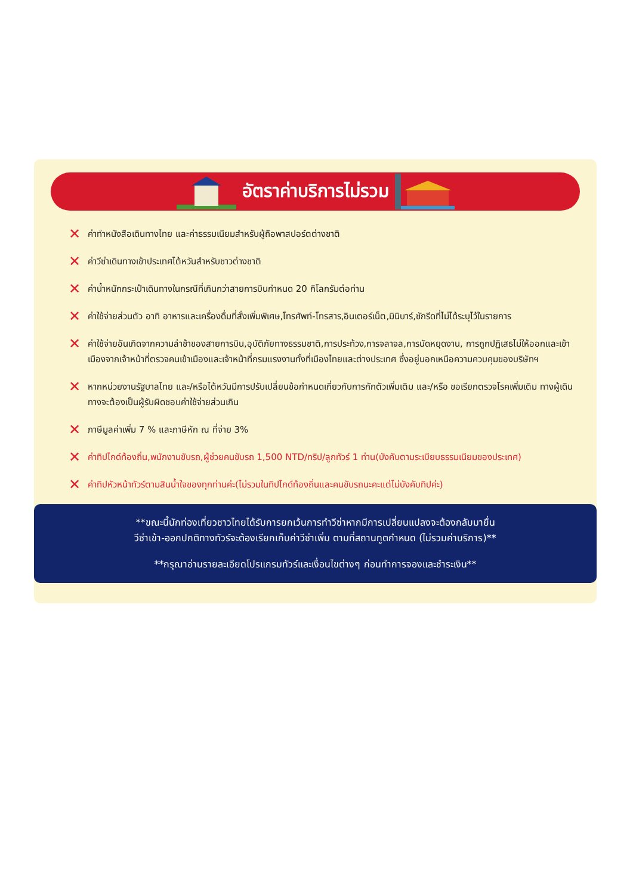อัตราค่าบริการไม่รวม
✕ ค่าทำหนังสือเดินทางไทย และค่าธรรมเนียมสำหรับผู้ถือพาสปอร์ตต่างชาติ
✕ ค่าวีซ่าเดินทางเข้าประเทศไต้หวันสำหรับชาวต่างชาติ
✕ ค่าน้ำหนักกระเป๋าเดินทางในกรณีที่เกินกว่าสายการบินกำหนด 20 กิโลกรัมต่อท่าน
✕ ค่าใช้จ่ายส่วนตัว อาทิ อาหารและเครื่องดื่มที่สั่งเพิ่มพิเศษ,โทรศัพท์-โทรสาร,อินเตอร์เน็ต,มินิบาร์,ซักรีดที่ไม่ได้ระบุไว้ในรายการ
✕ ค่าใช้จ่ายอันเกิดจากความล่าช้าของสายการบิน,อุบัติภัยทางธรรมชาติ,การประท้วง,การจลาจล,การนัดหยุดงาน, การถูกปฏิเสธไม่ให้ออกและเข้าเมืองจากเจ้าหน้าที่ตรวจคนเข้าเมืองและเจ้าหน้าที่กรมแรงงานทั้งที่เมืองไทยและต่างประเทศ ซึ่งอยู่นอกเหนือความควบคุมของบริษัทฯ
✕ หากหน่วยงานรัฐบาลไทย และ/หรือไต้หวันมีการปรับเปลี่ยนข้อกำหนดเกี่ยวกับการกักตัวเพิ่มเติม และ/หรือ ขอเรียกตรวจโรคเพิ่มเติม ทางผู้เดินทางจะต้องเป็นผู้รับผิดชอบค่าใช้จ่ายส่วนเกิน
✕ ภาษีมูลค่าเพิ่ม 7 % และภาษีหัก ณ ที่จ่าย 3%
✕ ค่าทิปไกด์ท้องถิ่น,พนักงานขับรถ,ผู้ช่วยคนขับรถ 1,500 NTD/ทริป/ลูกทัวร์ 1 ท่าน(บังคับตามระเบียบธรรมเนียมของประเทศ)
✕ ค่าทิปหัวหน้าทัวร์ตามสินน้ำใจของทุกท่านค่ะ(ไม่รวมในทิปไกด์ท้องถิ่นและคนขับรถนะคะแต่ไม่บังคับทิปค่ะ)
**ขณะนี้นักท่องเที่ยวชาวไทยได้รับการยกเว้นการทำวีซ่าหากมีการเปลี่ยนแปลงจะต้องกลับมายื่น
วีซ่าเข้า-ออกปกติทางทัวร์จะต้องเรียกเก็บค่าวีซ่าเพิ่ม ตามที่สถานทูตกำหนด (ไม่รวมค่าบริการ)**
**กรุณาอ่านรายละเอียดโปรแกรมทัวร์และเงื่อนไขต่างๆ ก่อนทำการจองและชำระเงิน**